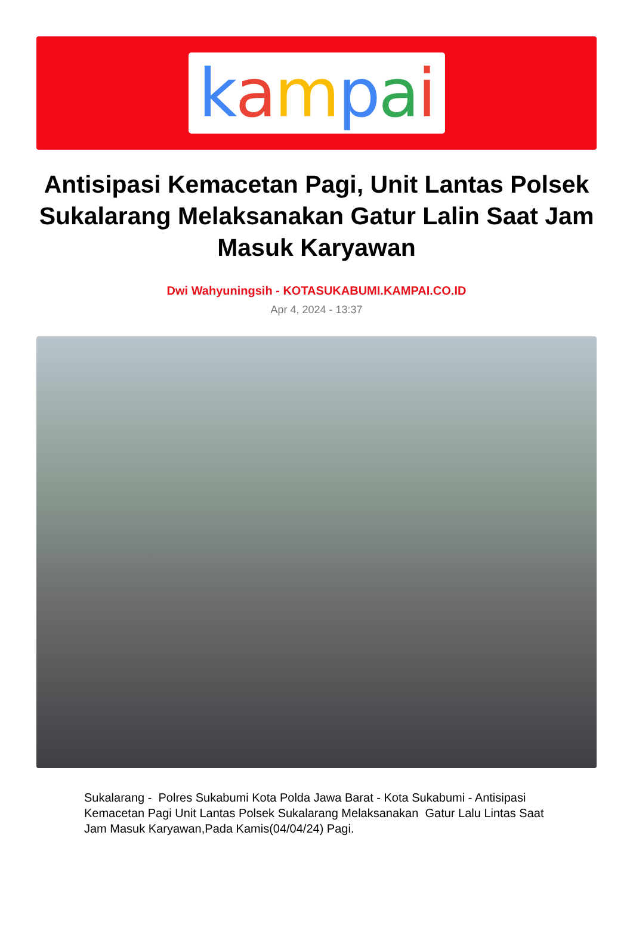kampai
Antisipasi Kemacetan Pagi, Unit Lantas Polsek Sukalarang Melaksanakan Gatur Lalin Saat Jam Masuk Karyawan
Dwi Wahyuningsih - KOTASUKABUMI.KAMPAI.CO.ID
Apr 4, 2024 - 13:37
Sukalarang - Polres Sukabumi Kota Polda Jawa Barat - Kota Sukabumi - Antisipasi Kemacetan Pagi Unit Lantas Polsek Sukalarang Melaksanakan Gatur Lalu Lintas Saat Jam Masuk Karyawan,Pada Kamis(04/04/24) Pagi.